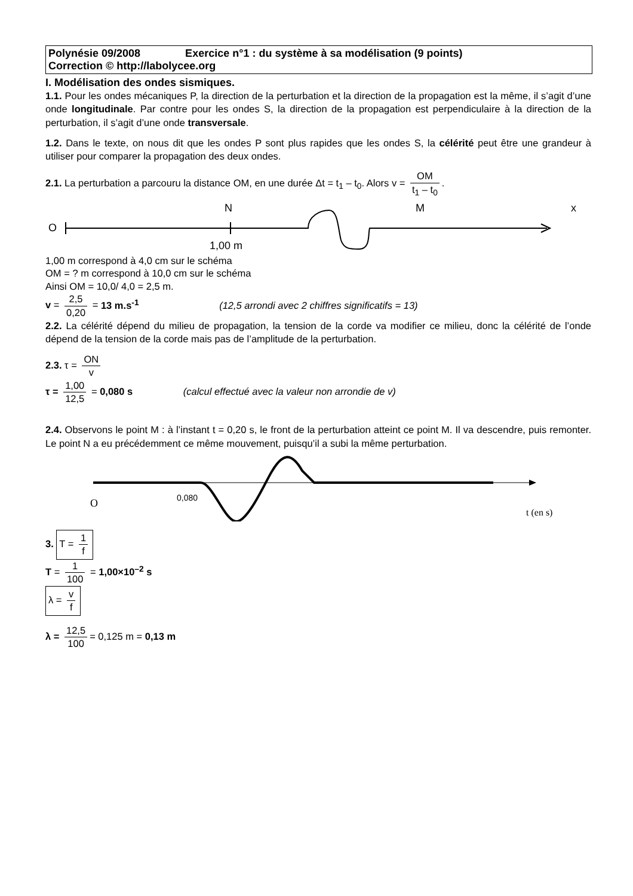Polynésie 09/2008 Exercice n°1 : du système à sa modélisation (9 points)
Correction © http://labolycee.org
I. Modélisation des ondes sismiques.
1.1. Pour les ondes mécaniques P, la direction de la perturbation et la direction de la propagation est la même, il s’agit d’une onde longitudinale. Par contre pour les ondes S, la direction de la propagation est perpendiculaire à la direction de la perturbation, il s’agit d’une onde transversale.
1.2. Dans le texte, on nous dit que les ondes P sont plus rapides que les ondes S, la célérité peut être une grandeur à utiliser pour comparer la propagation des deux ondes.
2.1. La perturbation a parcouru la distance OM, en une durée Δt = t<sub>1</sub> – t<sub>0</sub>. Alors v = OM t<sub>1</sub> – t<sub>0</sub>.
O
N
M
x
1,00 m
1,00 m correspond à 4,0 cm sur le schéma
OM = ? m correspond à 10,0 cm sur le schéma
Ainsi OM = 10,0/ 4,0 = 2,5 m.
v = 2,5 0,20 = 13 m.s<sup>-1</sup> (12,5 arrondi avec 2 chiffres significatifs = 13)
2.2. La célérité dépend du milieu de propagation, la tension de la corde va modifier ce milieu, donc la célérité de l’onde dépend de la tension de la corde mais pas de l’amplitude de la perturbation.
2.3. τ = ON v
τ = 1,00 12,5 = 0,080 s (calcul effectué avec la valeur non arrondie de v)
2.4. Observons le point M : à l’instant t = 0,20 s, le front de la perturbation atteint ce point M. Il va descendre, puis remonter. Le point N a eu précédemment ce même mouvement, puisqu’il a subi la même perturbation.
O
0,080
t (en s)
3. T = 1 f
T = 1 100 = 1,00×10<sup>–2</sup> s
λ = v f
λ = 12,5 100 = 0,125 m = 0,13 m